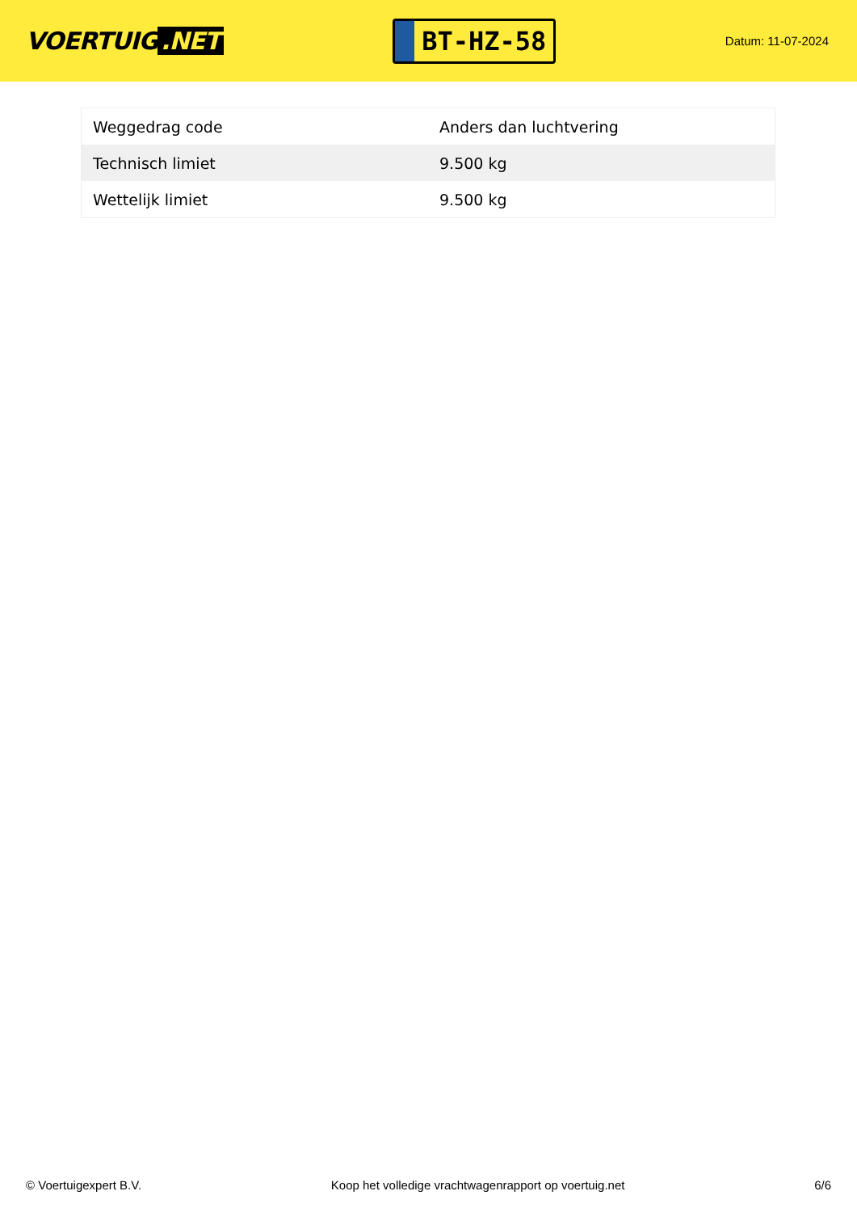VOERTUIG.NET
BT-HZ-58
Datum: 11-07-2024
| Weggedrag code | Anders dan luchtvering |
| Technisch limiet | 9.500 kg |
| Wettelijk limiet | 9.500 kg |
© Voertuigexpert B.V. Koop het volledige vrachtwagenrapport op voertuig.net 6/6